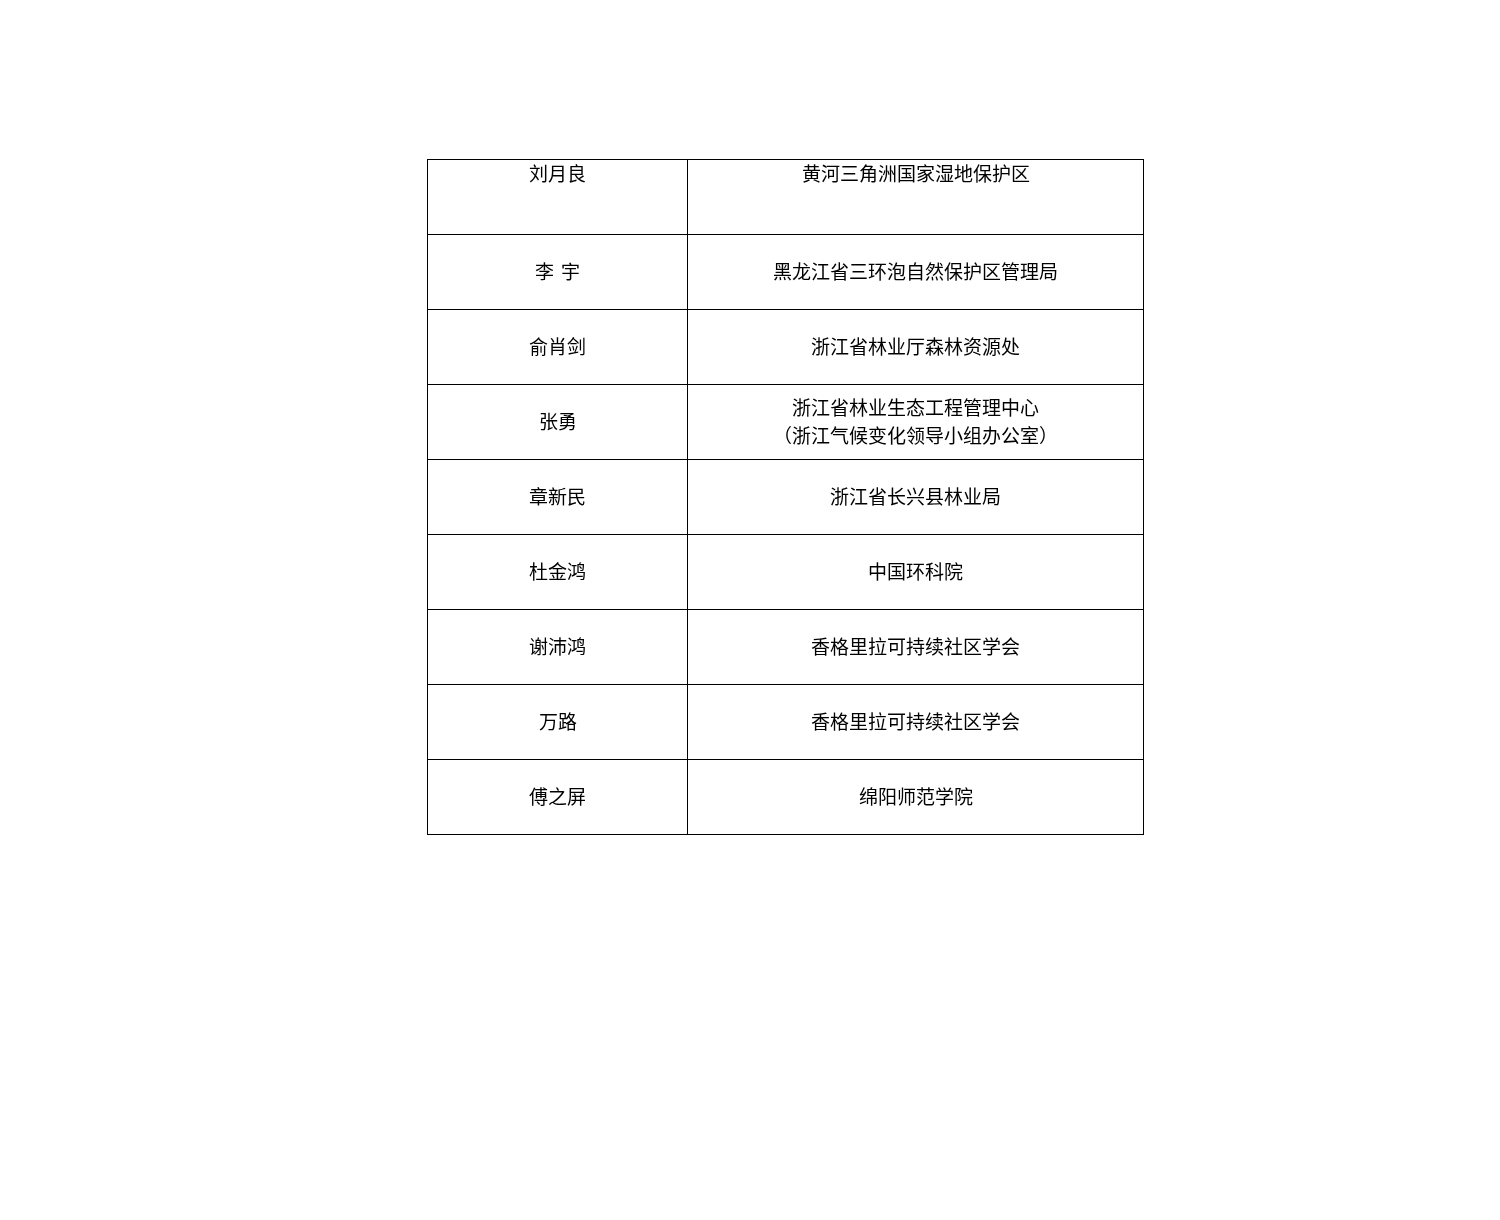| 刘月良 | 黄河三角洲国家湿地保护区 |
| 李 宇 | 黑龙江省三环泡自然保护区管理局 |
| 俞肖剑 | 浙江省林业厅森林资源处 |
| 张勇 | 浙江省林业生态工程管理中心 （浙江气候变化领导小组办公室） |
| 章新民 | 浙江省长兴县林业局 |
| 杜金鸿 | 中国环科院 |
| 谢沛鸿 | 香格里拉可持续社区学会 |
| 万路 | 香格里拉可持续社区学会 |
| 傅之屏 | 绵阳师范学院 |